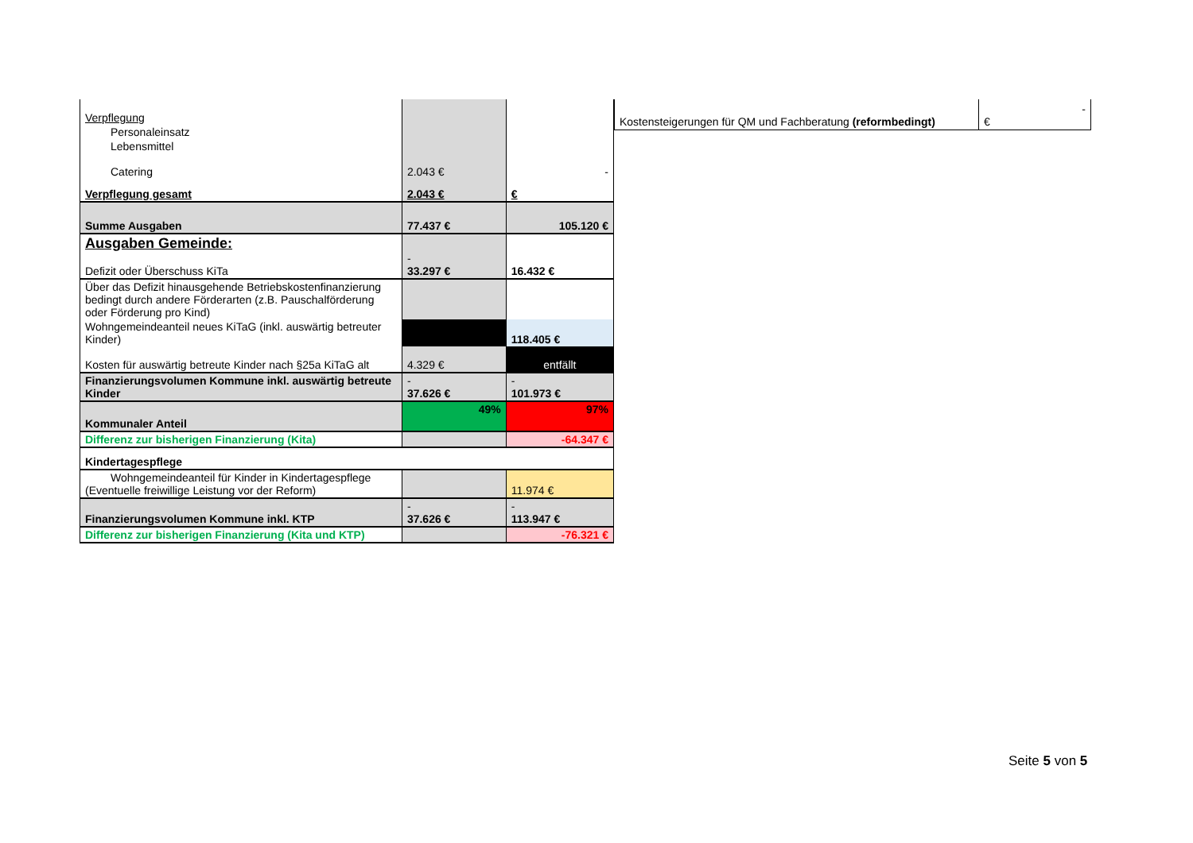| Verpflegung | | |
| Personaleinsatz | | |
| Lebensmittel | | |
| Catering | 2.043 € | - |
| Verpflegung gesamt | 2.043 € | € |
| Summe Ausgaben | 77.437 € | 105.120 € |
| Ausgaben Gemeinde: | - 33.297 € | 16.432 € |
| Defizit oder Überschuss KiTa | | |
| Über das Defizit hinausgehende Betriebskostenfinanzierung bedingt durch andere Förderarten (z.B. Pauschalförderung oder Förderung pro Kind) | | |
| Wohngemeindeanteil neues KiTaG (inkl. auswärtig betreuter Kinder) | | 118.405 € |
| Kosten für auswärtig betreute Kinder nach §25a KiTaG alt | 4.329 € | entfällt |
| Finanzierungsvolumen Kommune inkl. auswärtig betreute Kinder | - 37.626 € | - 101.973 € |
| Kommunaler Anteil | 49% | 97% |
| Differenz zur bisherigen Finanzierung (Kita) | | -64.347 € |
| Kindertagespflege | | |
| Wohngemeindeanteil für Kinder in Kindertagespflege (Eventuelle freiwillige Leistung vor der Reform) | | 11.974 € |
| Finanzierungsvolumen Kommune inkl. KTP | - 37.626 € | - 113.947 € |
| Differenz zur bisherigen Finanzierung (Kita und KTP) | | -76.321 € |
| Kostensteigerungen für QM und Fachberatung (reformbedingt) | - € |
Seite 5 von 5